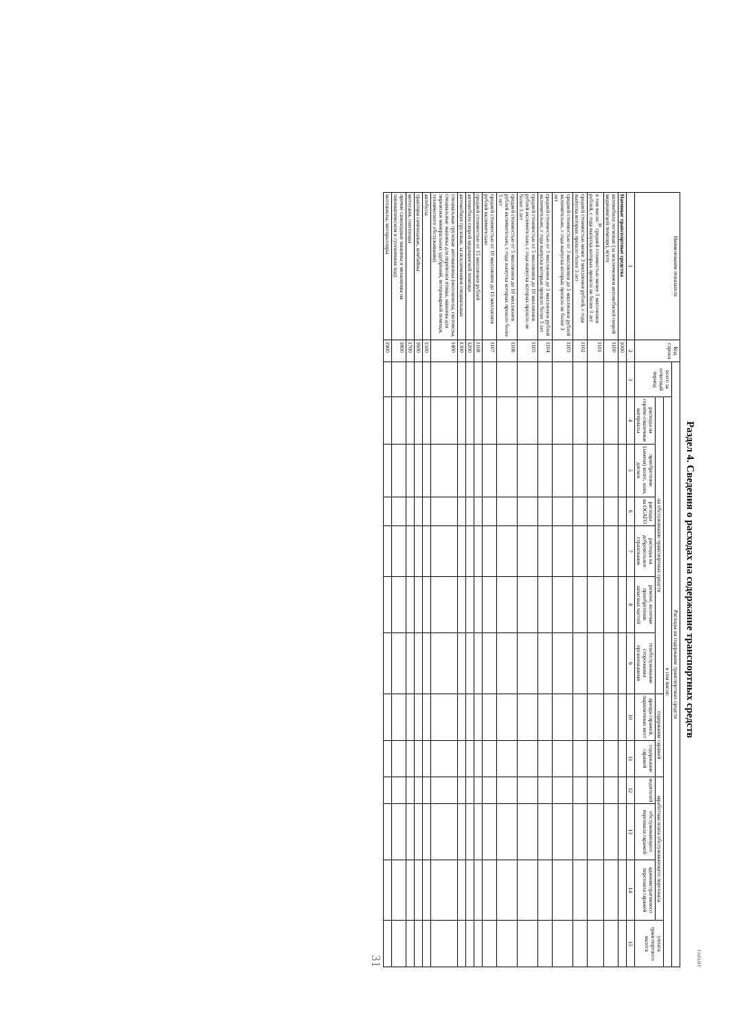ГАРАНТ
Раздел 4. Сведения о расходах на содержание транспортных средств
| Наименование показателя | Код строки | Расходы на содержание транспортных средств | | | | | | | | | | | | |
| --- | --- | --- | --- | --- | --- | --- | --- | --- | --- | --- | --- | --- | --- | --- |
| | | всего за отчетный период | в том числе: | | | | | | | | | | | |
| | | | на обслуживание транспортных средств | | | | | | содержание гаражей | | заработная плата обслуживающего персонала | | | уплата транспортного налога |
| | | | расходы на горюче-смазочные материалы | приобретение (замена) колес, шин, дисков | расходы на ОСАГО | расходы на добровольное страхование | ремонт, включая приобретение запасных частей | техобслуживание сторонними организациями | аренда гаражей, парковочных мест | содержание гаражей | водителей | обслуживающего персонала гаражей | административного персонала гаражей | |
| 1 | 2 | 3 | 4 | 5 | 6 | 7 | 8 | 9 | 10 | 11 | 12 | 13 | 14 | 15 |
| Наемные транспортные средства | 1000 | | | | | | | | | | | | | |
| автомобили легковые (за исключением автомобилей скорой медицинской помощи), всего | 1100 | | | | | | | | | | | | | |
| в том числе:<sup>30</sup> средней стоимостью менее 3 миллионов рублей, с года выпуска которых прошло не более 3 лет | 1101 | | | | | | | | | | | | | |
| средней стоимостью менее 3 миллионов рублей, с года выпуска которых прошло более 3 лет | 1102 | | | | | | | | | | | | | |
| средней стоимостью от 3 миллионов до 5 миллионов рублей включительно, с года выпуска которых прошло не более 3 лет | 1103 | | | | | | | | | | | | | |
| средней стоимостью от 3 миллионов до 5 миллионов рублей включительно, с года выпуска которых прошло более 3 лет | 1104 | | | | | | | | | | | | | |
| средней стоимостью от 5 миллионов до 10 миллионов рублей включительно, с года выпуска которых прошло не более 3 лет | 1105 | | | | | | | | | | | | | |
| средней стоимостью от 5 миллионов до 10 миллионов рублей включительно, с года выпуска которых прошло более 3 лет | 1106 | | | | | | | | | | | | | |
| средней стоимостью от 10 миллионов до 15 миллионов рублей включительно | 1107 | | | | | | | | | | | | | |
| средней стоимостью от 15 миллионов рублей | 1108 | | | | | | | | | | | | | |
| автомобили скорой медицинской помощи | 1200 | | | | | | | | | | | | | |
| автомобили грузовые, за исключением специальных | 1300 | | | | | | | | | | | | | |
| специальные грузовые автомашины (молоковозы, скотовозы, специальные машины для перевозки птицы, машины для перевозки минеральных удобрений, ветеринарной помощи, технического обслуживания) | 1400 | | | | | | | | | | | | | |
| автобусы | 1500 | | | | | | | | | | | | | |
| тракторы самоходные, комбайны | 1600 | | | | | | | | | | | | | |
| мотосани, снегоходы | 1700 | | | | | | | | | | | | | |
| прочие самоходные машины и механизмы на пневматическом и гусеничном ходу | 1800 | | | | | | | | | | | | | |
| мотоциклы, мотороллеры | 1900 | | | | | | | | | | | | | |
31